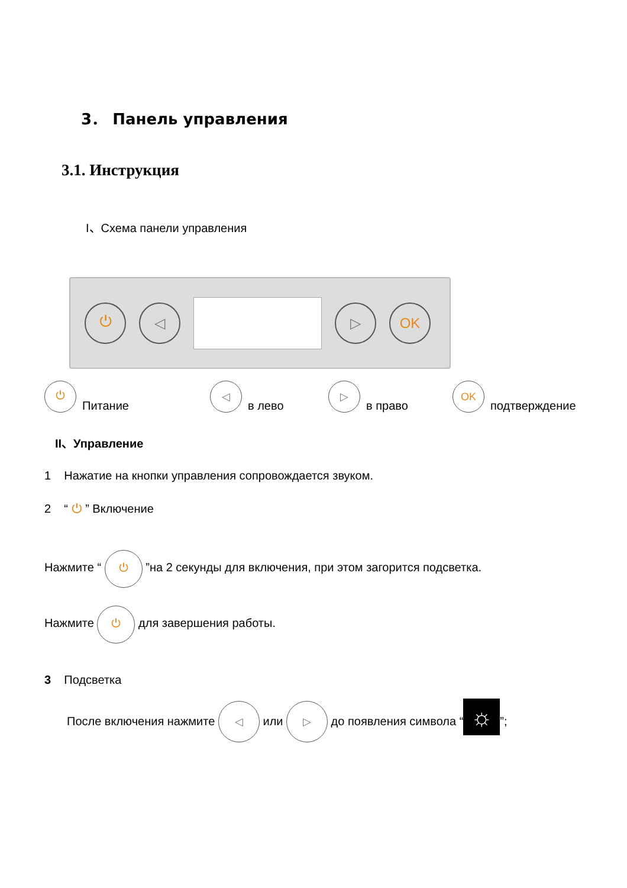3． Панель управления
3.1. Инструкция
I、Схема панели управления
⏻ ◁ ▷ OK
⏻ Питание
◁ в лево
▷ в право
OK подтверждение
II、Управление
1 Нажатие на кнопки управления сопровождается звуком.
2 “ ⏻ ” Включение
Нажмите “ ⏻ ”на 2 секунды для включения, при этом загорится подсветка.
Нажмите ⏻ для завершения работы.
3 Подсветка
После включения нажмите ◁ или ▷ до появления символа “☼”;